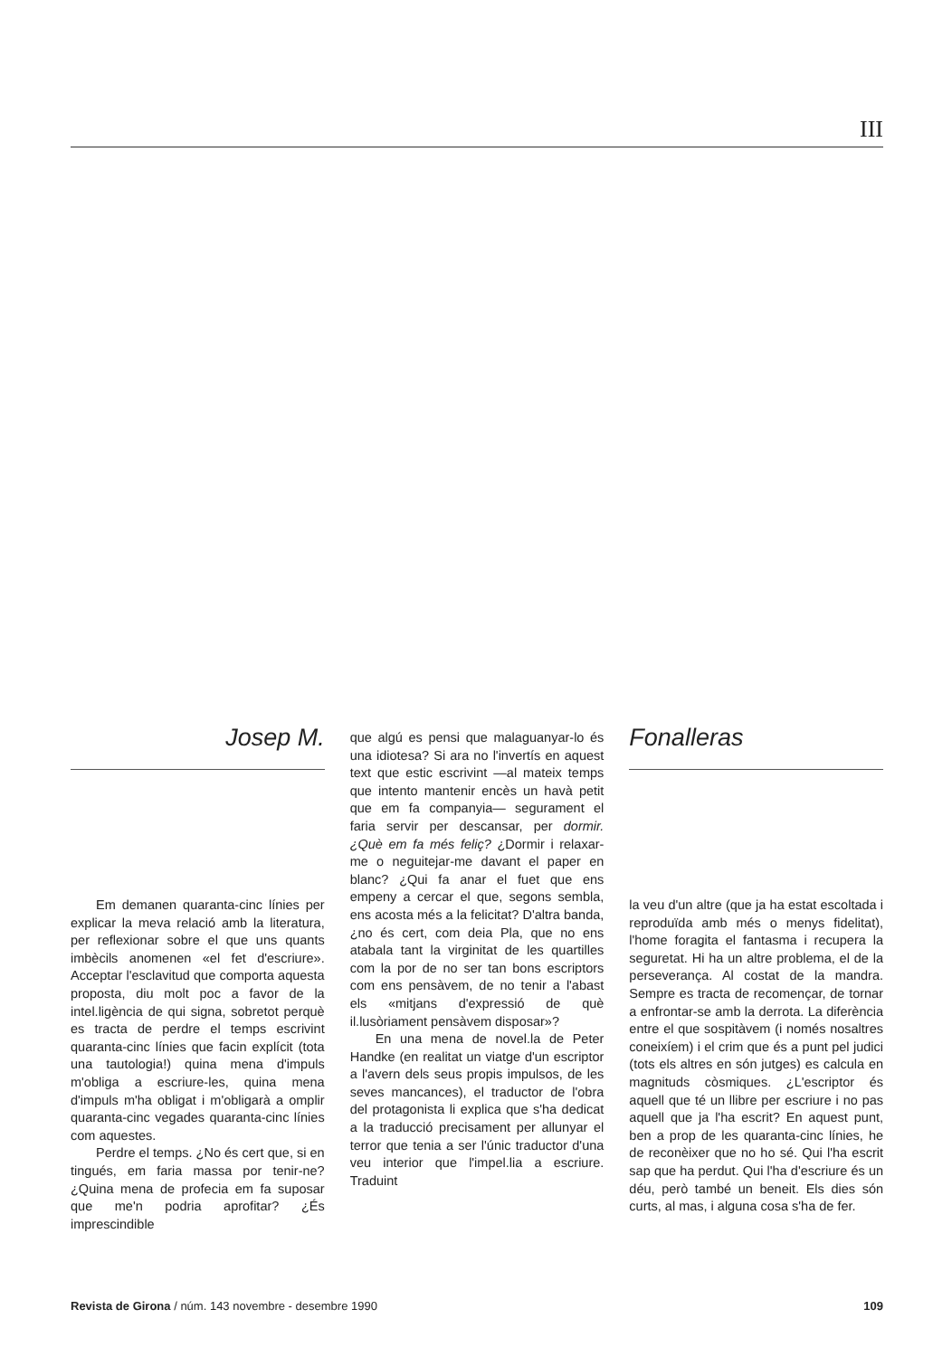III
Josep M.
Em demanen quaranta-cinc línies per explicar la meva relació amb la literatura, per reflexionar sobre el que uns quants imbècils anomenen «el fet d'escriure». Acceptar l'esclavitud que comporta aquesta proposta, diu molt poc a favor de la intel.ligència de qui signa, sobretot perquè es tracta de perdre el temps escrivint quaranta-cinc línies que facin explícit (tota una tautologia!) quina mena d'impuls m'obliga a escriure-les, quina mena d'impuls m'ha obligat i m'obligarà a omplir quaranta-cinc vegades quaranta-cinc línies com aquestes.
Perdre el temps. ¿No és cert que, si en tingués, em faria massa por tenir-ne? ¿Quina mena de profecia em fa suposar que me'n podria aprofitar? ¿És imprescindible
que algú es pensi que malaguanyar-lo és una idiotesa? Si ara no l'invertís en aquest text que estic escrivint —al mateix temps que intento mantenir encès un havà petit que em fa companyia— segurament el faria servir per descansar, per dormir. ¿Què em fa més feliç? ¿Dormir i relaxar-me o neguitejar-me davant el paper en blanc? ¿Qui fa anar el fuet que ens empeny a cercar el que, segons sembla, ens acosta més a la felicitat? D'altra banda, ¿no és cert, com deia Pla, que no ens atabala tant la virginitat de les quartilles com la por de no ser tan bons escriptors com ens pensàvem, de no tenir a l'abast els «mitjans d'expressió de què il.lusòriament pensàvem disposar»?
En una mena de novel.la de Peter Handke (en realitat un viatge d'un escriptor a l'avern dels seus propis impulsos, de les seves mancances), el traductor de l'obra del protagonista li explica que s'ha dedicat a la traducció precisament per allunyar el terror que tenia a ser l'únic traductor d'una veu interior que l'impel.lia a escriure. Traduint
Fonalleras
la veu d'un altre (que ja ha estat escoltada i reproduïda amb més o menys fidelitat), l'home foragita el fantasma i recupera la seguretat. Hi ha un altre problema, el de la perseverança. Al costat de la mandra. Sempre es tracta de recomençar, de tornar a enfrontar-se amb la derrota. La diferència entre el que sospitàvem (i només nosaltres coneixíem) i el crim que és a punt pel judici (tots els altres en són jutges) es calcula en magnituds còsmiques. ¿L'escriptor és aquell que té un llibre per escriure i no pas aquell que ja l'ha escrit? En aquest punt, ben a prop de les quaranta-cinc línies, he de reconèixer que no ho sé. Qui l'ha escrit sap que ha perdut. Qui l'ha d'escriure és un déu, però també un beneit. Els dies són curts, al mas, i alguna cosa s'ha de fer.
Revista de Girona / núm. 143 novembre - desembre 1990 109